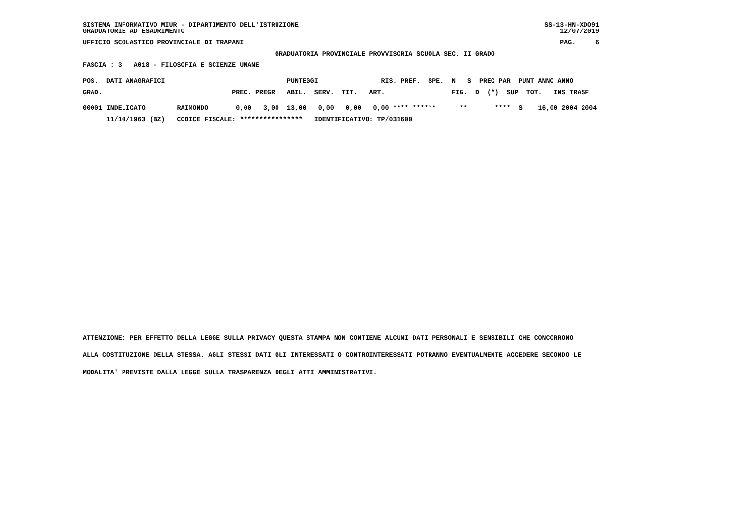SISTEMA INFORMATIVO MIUR - DIPARTIMENTO DELL'ISTRUZIONE
GRADUATORIE AD ESAURIMENTO
SS-13-HN-XDO91
    12/07/2019
UFFICIO SCOLASTICO PROVINCIALE DI TRAPANI
PAG.     6
                                                 GRADUATORIA PROVINCIALE PROVVISORIA SCUOLA SEC. II GRADO
FASCIA : 3   A018 - FILOSOFIA E SCIENZE UMANE
POS.  DATI ANAGRAFICI                               PUNTEGGI                RIS. PREF.  SPE.  N   S  PREC PAR  PUNT ANNO ANNO
GRAD.                                 PREC. PREGR.  ABIL.  SERV.  TIT.   ART.                 FIG.  D  (*)  SUP  TOT.   INS TRASF
00001 INDELICATO        RAIMONDO       0,00   3,00  13,00   0,00   0,00   0,00 **** ******      **       ****  S    16,00 2004 2004
      11/10/1963 (BZ)   CODICE FISCALE: ****************   IDENTIFICATIVO: TP/031600
ATTENZIONE: PER EFFETTO DELLA LEGGE SULLA PRIVACY QUESTA STAMPA NON CONTIENE ALCUNI DATI PERSONALI E SENSIBILI CHE CONCORRONO
ALLA COSTITUZIONE DELLA STESSA. AGLI STESSI DATI GLI INTERESSATI O CONTROINTERESSATI POTRANNO EVENTUALMENTE ACCEDERE SECONDO LE
MODALITA' PREVISTE DALLA LEGGE SULLA TRASPARENZA DEGLI ATTI AMMINISTRATIVI.